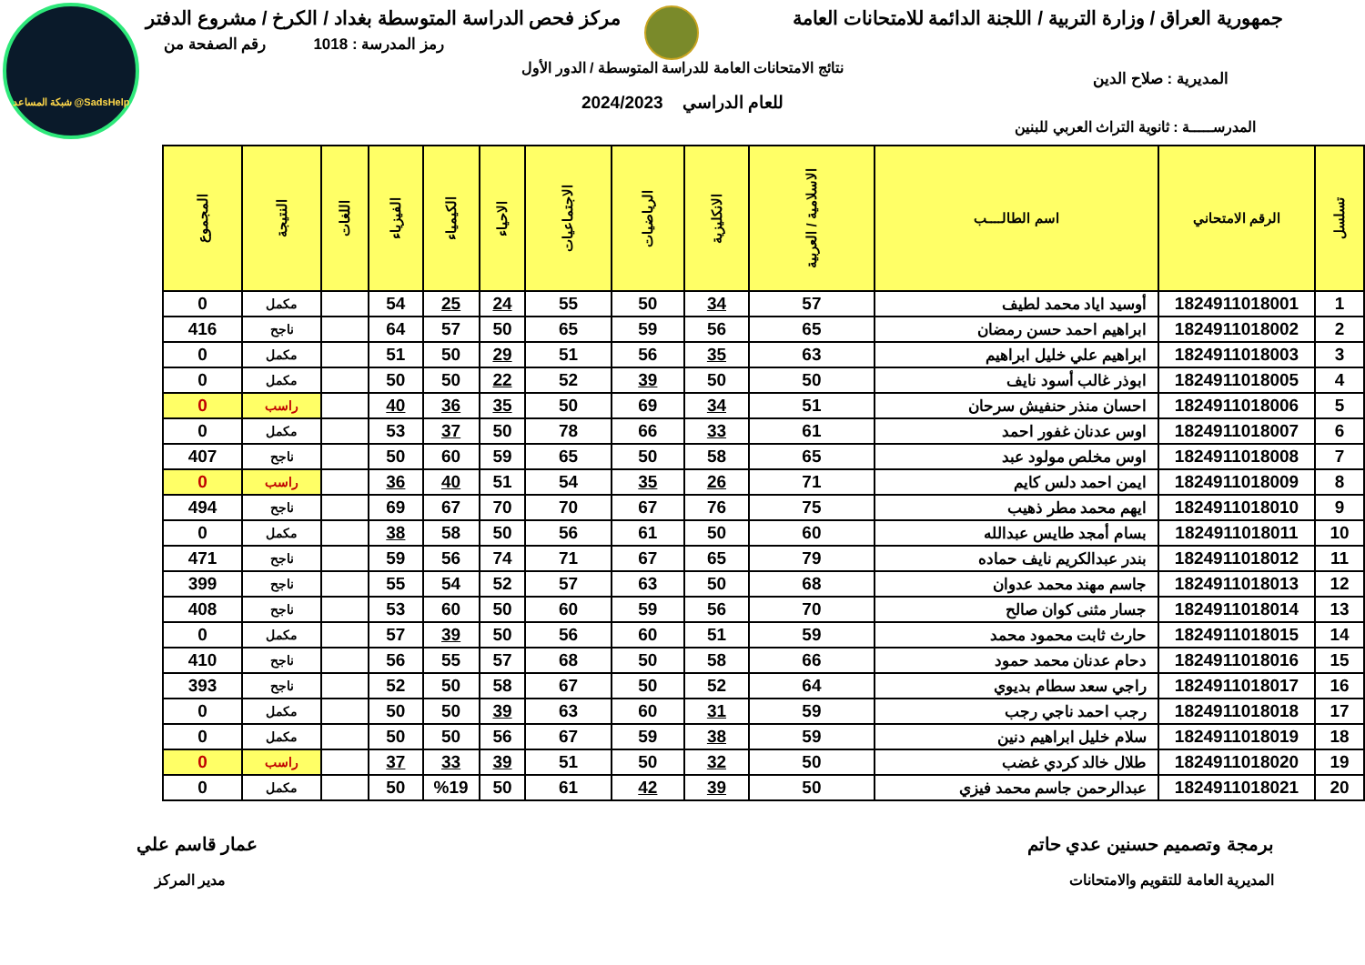شبكة المساعد @SadsHelp
جمهورية العراق / وزارة التربية / اللجنة الدائمة للامتحانات العامة
مركز فحص الدراسة المتوسطة بغداد / الكرخ / مشروع الدفتر
رمز المدرسة : 1018 رقم الصفحة من
نتائج الامتحانات العامة للدراسة المتوسطة / الدور الأول
المديرية : صلاح الدين
للعام الدراسي 2024/2023
المدرســـــة : ثانوية التراث العربي للبنين
| تسلسل | الرقم الامتحاني | اسم الطالــــب | الاسلامية / العربية | الانكليزية | الرياضيات | الاجتماعيات | الاحياء | الكيمياء | الفيزياء | اللغات | النتيجة | المجموع |
| --- | --- | --- | --- | --- | --- | --- | --- | --- | --- | --- | --- | --- |
| 1 | 1824911018001 | أوسيد اياد محمد لطيف | 57 | 34 | 50 | 55 | 24 | 25 | 54 | | مكمل | 0 |
| 2 | 1824911018002 | ابراهيم احمد حسن رمضان | 65 | 56 | 59 | 65 | 50 | 57 | 64 | | ناجح | 416 |
| 3 | 1824911018003 | ابراهيم علي خليل ابراهيم | 63 | 35 | 56 | 51 | 29 | 50 | 51 | | مكمل | 0 |
| 4 | 1824911018005 | ابوذر غالب أسود نايف | 50 | 50 | 39 | 52 | 22 | 50 | 50 | | مكمل | 0 |
| 5 | 1824911018006 | احسان منذر حنفيش سرحان | 51 | 34 | 69 | 50 | 35 | 36 | 40 | | راسب | 0 |
| 6 | 1824911018007 | اوس عدنان غفور احمد | 61 | 33 | 66 | 78 | 50 | 37 | 53 | | مكمل | 0 |
| 7 | 1824911018008 | اوس مخلص مولود عبد | 65 | 58 | 50 | 65 | 59 | 60 | 50 | | ناجح | 407 |
| 8 | 1824911018009 | ايمن احمد دلس كايم | 71 | 26 | 35 | 54 | 51 | 40 | 36 | | راسب | 0 |
| 9 | 1824911018010 | ايهم محمد مطر ذهيب | 75 | 76 | 67 | 70 | 70 | 67 | 69 | | ناجح | 494 |
| 10 | 1824911018011 | بسام أمجد طايس عبدالله | 60 | 50 | 61 | 56 | 50 | 58 | 38 | | مكمل | 0 |
| 11 | 1824911018012 | بندر عبدالكريم نايف حماده | 79 | 65 | 67 | 71 | 74 | 56 | 59 | | ناجح | 471 |
| 12 | 1824911018013 | جاسم مهند محمد عدوان | 68 | 50 | 63 | 57 | 52 | 54 | 55 | | ناجح | 399 |
| 13 | 1824911018014 | جسار مثنى كوان صالح | 70 | 56 | 59 | 60 | 50 | 60 | 53 | | ناجح | 408 |
| 14 | 1824911018015 | حارث ثابت محمود محمد | 59 | 51 | 60 | 56 | 50 | 39 | 57 | | مكمل | 0 |
| 15 | 1824911018016 | دحام عدنان محمد حمود | 66 | 58 | 50 | 68 | 57 | 55 | 56 | | ناجح | 410 |
| 16 | 1824911018017 | راجي سعد سطام بديوي | 64 | 52 | 50 | 67 | 58 | 50 | 52 | | ناجح | 393 |
| 17 | 1824911018018 | رجب احمد ناجي رجب | 59 | 31 | 60 | 63 | 39 | 50 | 50 | | مكمل | 0 |
| 18 | 1824911018019 | سلام خليل ابراهيم دنين | 59 | 38 | 59 | 67 | 56 | 50 | 50 | | مكمل | 0 |
| 19 | 1824911018020 | طلال خالد كردي غضب | 50 | 32 | 50 | 51 | 39 | 33 | 37 | | راسب | 0 |
| 20 | 1824911018021 | عبدالرحمن جاسم محمد فيزي | 50 | 39 | 42 | 61 | 50 | %19 | 50 | | مكمل | 0 |
برمجة وتصميم حسنين عدي حاتم عمار قاسم علي
المديرية العامة للتقويم والامتحانات
مدير المركز